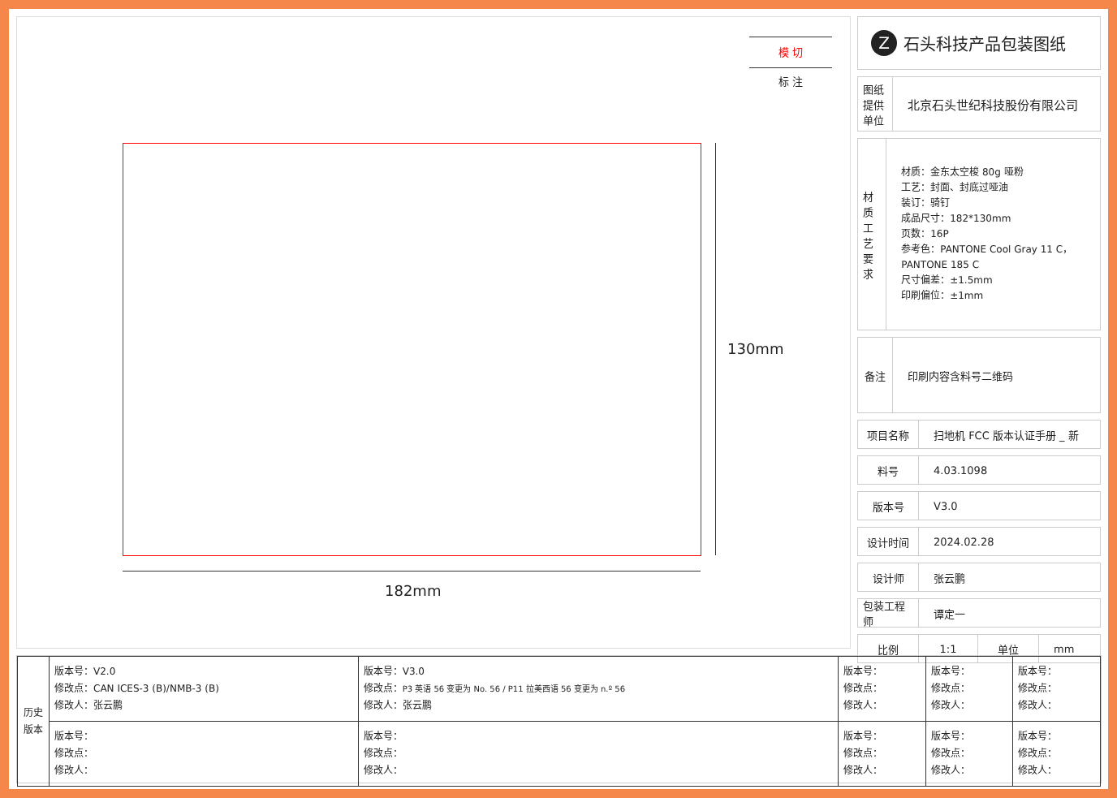模 切
标 注
130mm
182mm
Z石头科技产品包装图纸
图纸 提供 单位
北京石头世纪科技股份有限公司
材质工艺要求
材质：金东太空梭 80g 哑粉
工艺：封面、封底过哑油
装订：骑钉
成品尺寸：182*130mm
页数：16P
参考色：PANTONE Cool Gray 11 C，PANTONE 185 C
尺寸偏差：±1.5mm
印刷偏位：±1mm
备注 印刷内容含料号二维码
项目名称 扫地机 FCC 版本认证手册 _ 新
料号 4.03.1098
版本号 V3.0
设计时间 2024.02.28
设计师 张云鹏
包装工程师
谭定一
比例 1:1 单位 mm
| 历史版本 | 版本号：V2.0 修改点：CAN ICES-3 (B)/NMB-3 (B) 修改人：张云鹏 | 版本号：V3.0 修改点： P3 英语 56 变更为 No. 56 / P11 拉美西语 56 变更为 n.º 56 修改人：张云鹏 | 版本号： 修改点： 修改人： | 版本号： 修改点： 修改人： | 版本号： 修改点： 修改人： |
| | 版本号： 修改点： 修改人： | 版本号： 修改点： 修改人： | 版本号： 修改点： 修改人： | 版本号： 修改点： 修改人： | 版本号： 修改点： 修改人： |